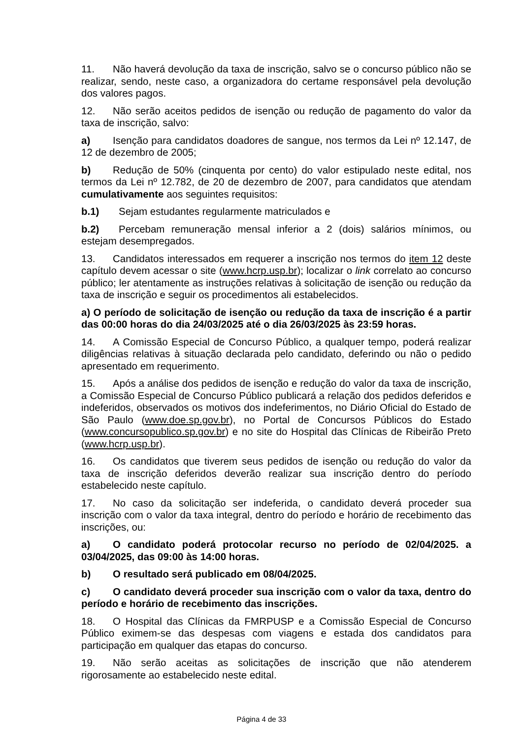11. Não haverá devolução da taxa de inscrição, salvo se o concurso público não se realizar, sendo, neste caso, a organizadora do certame responsável pela devolução dos valores pagos.
12. Não serão aceitos pedidos de isenção ou redução de pagamento do valor da taxa de inscrição, salvo:
a) Isenção para candidatos doadores de sangue, nos termos da Lei nº 12.147, de 12 de dezembro de 2005;
b) Redução de 50% (cinquenta por cento) do valor estipulado neste edital, nos termos da Lei nº 12.782, de 20 de dezembro de 2007, para candidatos que atendam cumulativamente aos seguintes requisitos:
b.1) Sejam estudantes regularmente matriculados e
b.2) Percebam remuneração mensal inferior a 2 (dois) salários mínimos, ou estejam desempregados.
13. Candidatos interessados em requerer a inscrição nos termos do item 12 deste capítulo devem acessar o site (www.hcrp.usp.br); localizar o link correlato ao concurso público; ler atentamente as instruções relativas à solicitação de isenção ou redução da taxa de inscrição e seguir os procedimentos ali estabelecidos.
a) O período de solicitação de isenção ou redução da taxa de inscrição é a partir das 00:00 horas do dia 24/03/2025 até o dia 26/03/2025 às 23:59 horas.
14. A Comissão Especial de Concurso Público, a qualquer tempo, poderá realizar diligências relativas à situação declarada pelo candidato, deferindo ou não o pedido apresentado em requerimento.
15. Após a análise dos pedidos de isenção e redução do valor da taxa de inscrição, a Comissão Especial de Concurso Público publicará a relação dos pedidos deferidos e indeferidos, observados os motivos dos indeferimentos, no Diário Oficial do Estado de São Paulo (www.doe.sp.gov.br), no Portal de Concursos Públicos do Estado (www.concursopublico.sp.gov.br) e no site do Hospital das Clínicas de Ribeirão Preto (www.hcrp.usp.br).
16. Os candidatos que tiverem seus pedidos de isenção ou redução do valor da taxa de inscrição deferidos deverão realizar sua inscrição dentro do período estabelecido neste capítulo.
17. No caso da solicitação ser indeferida, o candidato deverá proceder sua inscrição com o valor da taxa integral, dentro do período e horário de recebimento das inscrições, ou:
a) O candidato poderá protocolar recurso no período de 02/04/2025. a 03/04/2025, das 09:00 às 14:00 horas.
b) O resultado será publicado em 08/04/2025.
c) O candidato deverá proceder sua inscrição com o valor da taxa, dentro do período e horário de recebimento das inscrições.
18. O Hospital das Clínicas da FMRPUSP e a Comissão Especial de Concurso Público eximem-se das despesas com viagens e estada dos candidatos para participação em qualquer das etapas do concurso.
19. Não serão aceitas as solicitações de inscrição que não atenderem rigorosamente ao estabelecido neste edital.
Página 4 de 33